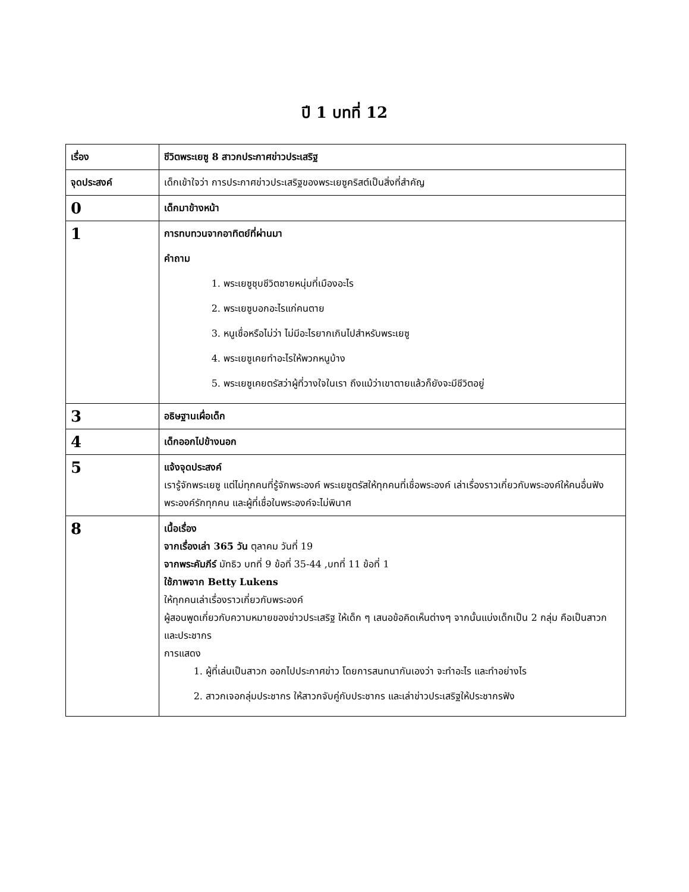ปี 1 บทที่ 12
| เรื่อง | ชีวิตพระเยซู 8 สาวกประกาศข่าวประเสริฐ |
| จุดประสงค์ | เด็กเข้าใจว่า การประกาศข่าวประเสริฐของพระเยซูคริสต์เป็นสิ่งที่สำคัญ |
| 0 | เด็กมาข้างหน้า |
| 1 | การทบทวนจากอาทิตย์ที่ผ่านมา คำถาม 1. พระเยซูชุบชีวิตชายหนุ่มที่เมืองอะไร 2. พระเยซูบอกอะไรแก่คนตาย 3. หนูเชื่อหรือไม่ว่า ไม่มีอะไรยากเกินไปสำหรับพระเยซู 4. พระเยซูเคยทำอะไรให้พวกหนูบ้าง 5. พระเยซูเคยตรัสว่าผู้ที่วางใจในเรา ถึงแม้ว่าเขาตายแล้วก็ยังจะมีชีวิตอยู่ |
| 3 | อธิษฐานเผื่อเด็ก |
| 4 | เด็กออกไปข้างนอก |
| 5 | แจ้งจุดประสงค์ เรารู้จักพระเยซู แต่ไม่ทุกคนที่รู้จักพระองค์ พระเยซูตรัสให้ทุกคนที่เชื่อพระองค์ เล่าเรื่องราวเกี่ยวกับพระองค์ให้คนอื่นฟังพระองค์รักทุกคน และผู้ที่เชื่อในพระองค์จะไม่พินาศ |
| 8 | เนื้อเรื่อง จากเรื่องเล่า 365 วัน ตุลาคม วันที่ 19 จากพระคัมภีร์ มัทธิว บทที่ 9 ข้อที่ 35-44 ,บทที่ 11 ข้อที่ 1 ใช้ภาพจาก Betty Lukens ให้ทุกคนเล่าเรื่องราวเกี่ยวกับพระองค์ ผู้สอนพูดเกี่ยวกับความหมายของข่าวประเสริฐ ให้เด็ก ๆ เสนอข้อคิดเห็นต่างๆ จากนั้นแบ่งเด็กเป็น 2 กลุ่ม คือเป็นสาวก และประชากร การแสดง 1. ผู้ที่เล่นเป็นสาวก ออกไปประกาศข่าว โดยการสนทนากันเองว่า จะทำอะไร และทำอย่างไร 2. สาวกเจอกลุ่มประชากร ให้สาวกจับคู่กับประชากร และเล่าข่าวประเสริฐให้ประชากรฟัง |